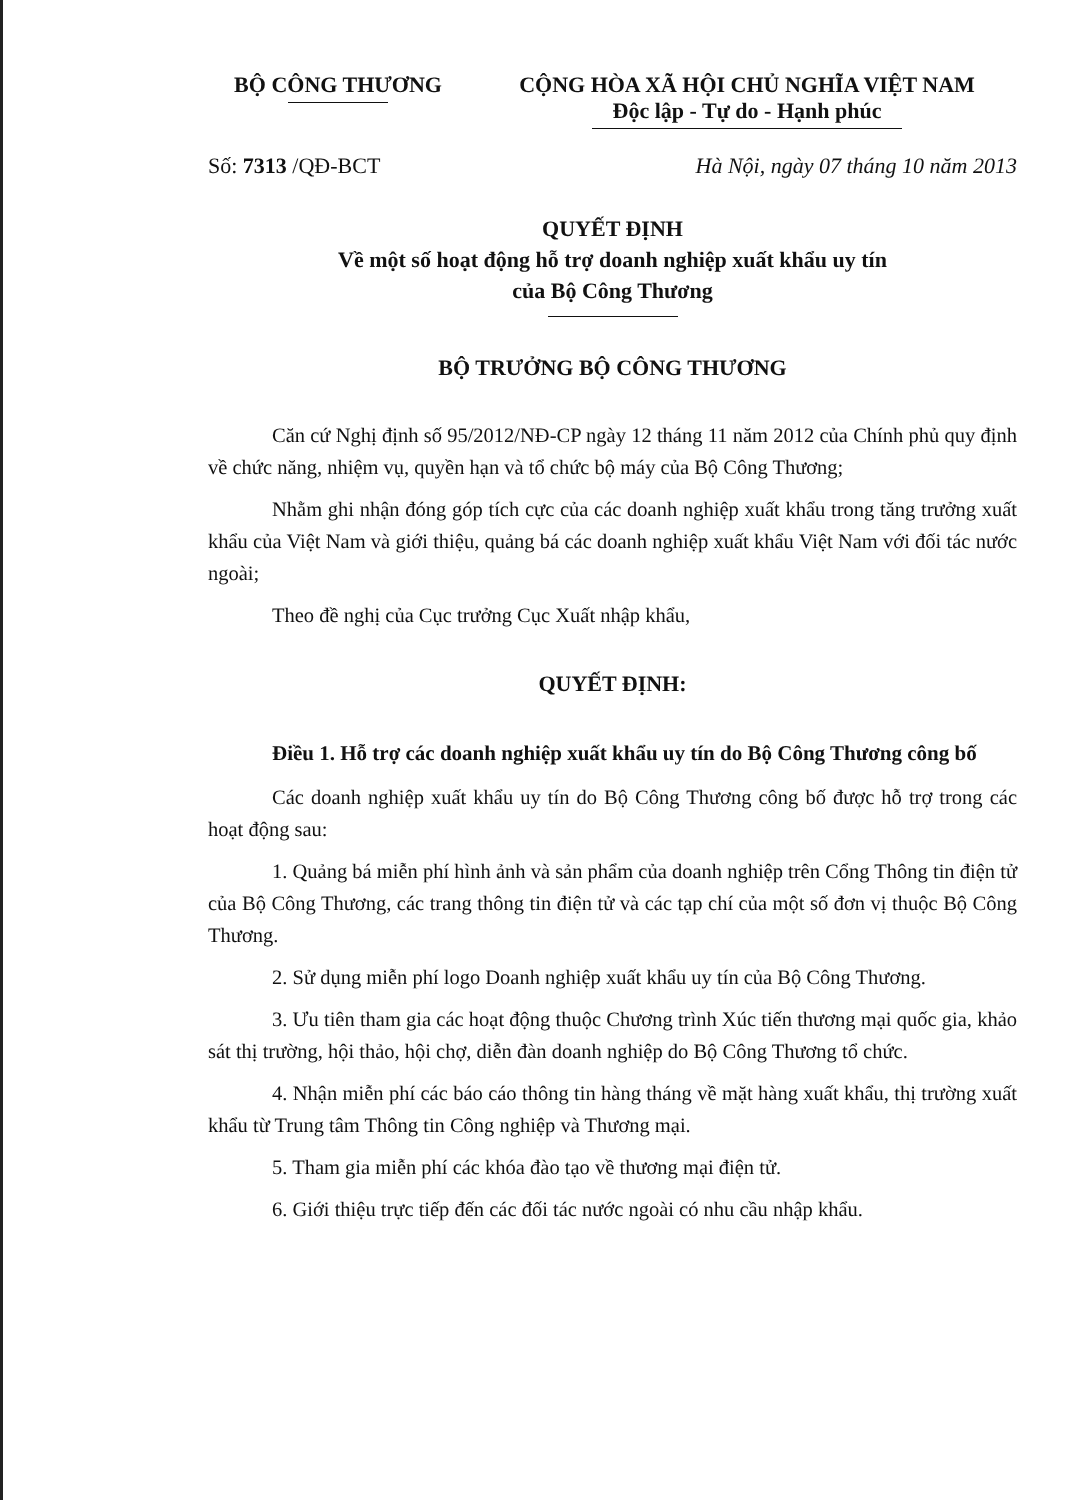BỘ CÔNG THƯƠNG CỘNG HÒA XÃ HỘI CHỦ NGHĨA VIỆT NAM
Độc lập - Tự do - Hạnh phúc
Số: 7313 /QĐ-BCT Hà Nội, ngày 07 tháng 10 năm 2013
QUYẾT ĐỊNH
Về một số hoạt động hỗ trợ doanh nghiệp xuất khẩu uy tín
của Bộ Công Thương
BỘ TRƯỞNG BỘ CÔNG THƯƠNG
Căn cứ Nghị định số 95/2012/NĐ-CP ngày 12 tháng 11 năm 2012 của Chính phủ quy định về chức năng, nhiệm vụ, quyền hạn và tổ chức bộ máy của Bộ Công Thương;
Nhằm ghi nhận đóng góp tích cực của các doanh nghiệp xuất khẩu trong tăng trưởng xuất khẩu của Việt Nam và giới thiệu, quảng bá các doanh nghiệp xuất khẩu Việt Nam với đối tác nước ngoài;
Theo đề nghị của Cục trưởng Cục Xuất nhập khẩu,
QUYẾT ĐỊNH:
Điều 1. Hỗ trợ các doanh nghiệp xuất khẩu uy tín do Bộ Công Thương công bố
Các doanh nghiệp xuất khẩu uy tín do Bộ Công Thương công bố được hỗ trợ trong các hoạt động sau:
1. Quảng bá miễn phí hình ảnh và sản phẩm của doanh nghiệp trên Cổng Thông tin điện tử của Bộ Công Thương, các trang thông tin điện tử và các tạp chí của một số đơn vị thuộc Bộ Công Thương.
2. Sử dụng miễn phí logo Doanh nghiệp xuất khẩu uy tín của Bộ Công Thương.
3. Ưu tiên tham gia các hoạt động thuộc Chương trình Xúc tiến thương mại quốc gia, khảo sát thị trường, hội thảo, hội chợ, diễn đàn doanh nghiệp do Bộ Công Thương tổ chức.
4. Nhận miễn phí các báo cáo thông tin hàng tháng về mặt hàng xuất khẩu, thị trường xuất khẩu từ Trung tâm Thông tin Công nghiệp và Thương mại.
5. Tham gia miễn phí các khóa đào tạo về thương mại điện tử.
6. Giới thiệu trực tiếp đến các đối tác nước ngoài có nhu cầu nhập khẩu.